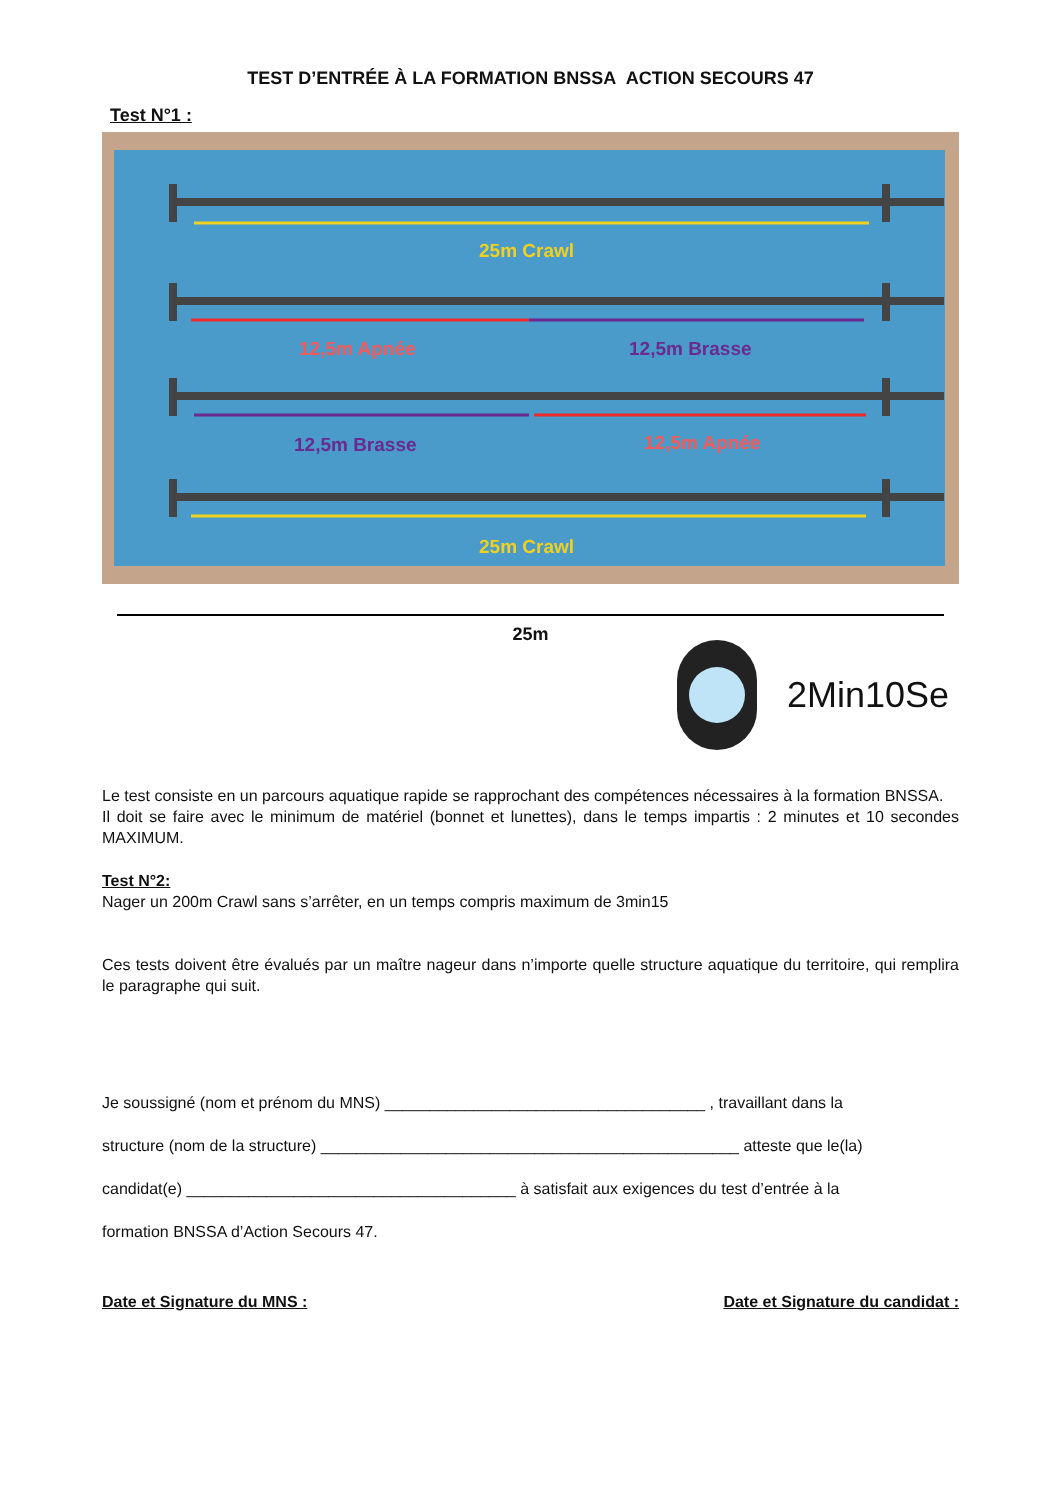TEST D’ENTRÉE À LA FORMATION BNSSA ACTION SECOURS 47
Test N°1 :
25m Crawl
12,5m Apnée 12,5m Brasse
12,5m Brasse 12,5m Apnée
25m Crawl
25m
2Min10Se
Le test consiste en un parcours aquatique rapide se rapprochant des compétences nécessaires à la formation BNSSA.
Il doit se faire avec le minimum de matériel (bonnet et lunettes), dans le temps impartis : 2 minutes et 10 secondes MAXIMUM.
Test N°2:
Nager un 200m Crawl sans s’arrêter, en un temps compris maximum de 3min15
Ces tests doivent être évalués par un maître nageur dans n’importe quelle structure aquatique du territoire, qui remplira le paragraphe qui suit.
Je soussigné (nom et prénom du MNS) ____________________________________ , travaillant dans la
structure (nom de la structure) _______________________________________________ atteste que le(la)
candidat(e) _____________________________________ à satisfait aux exigences du test d’entrée à la
formation BNSSA d’Action Secours 47.
Date et Signature du MNS : Date et Signature du candidat :